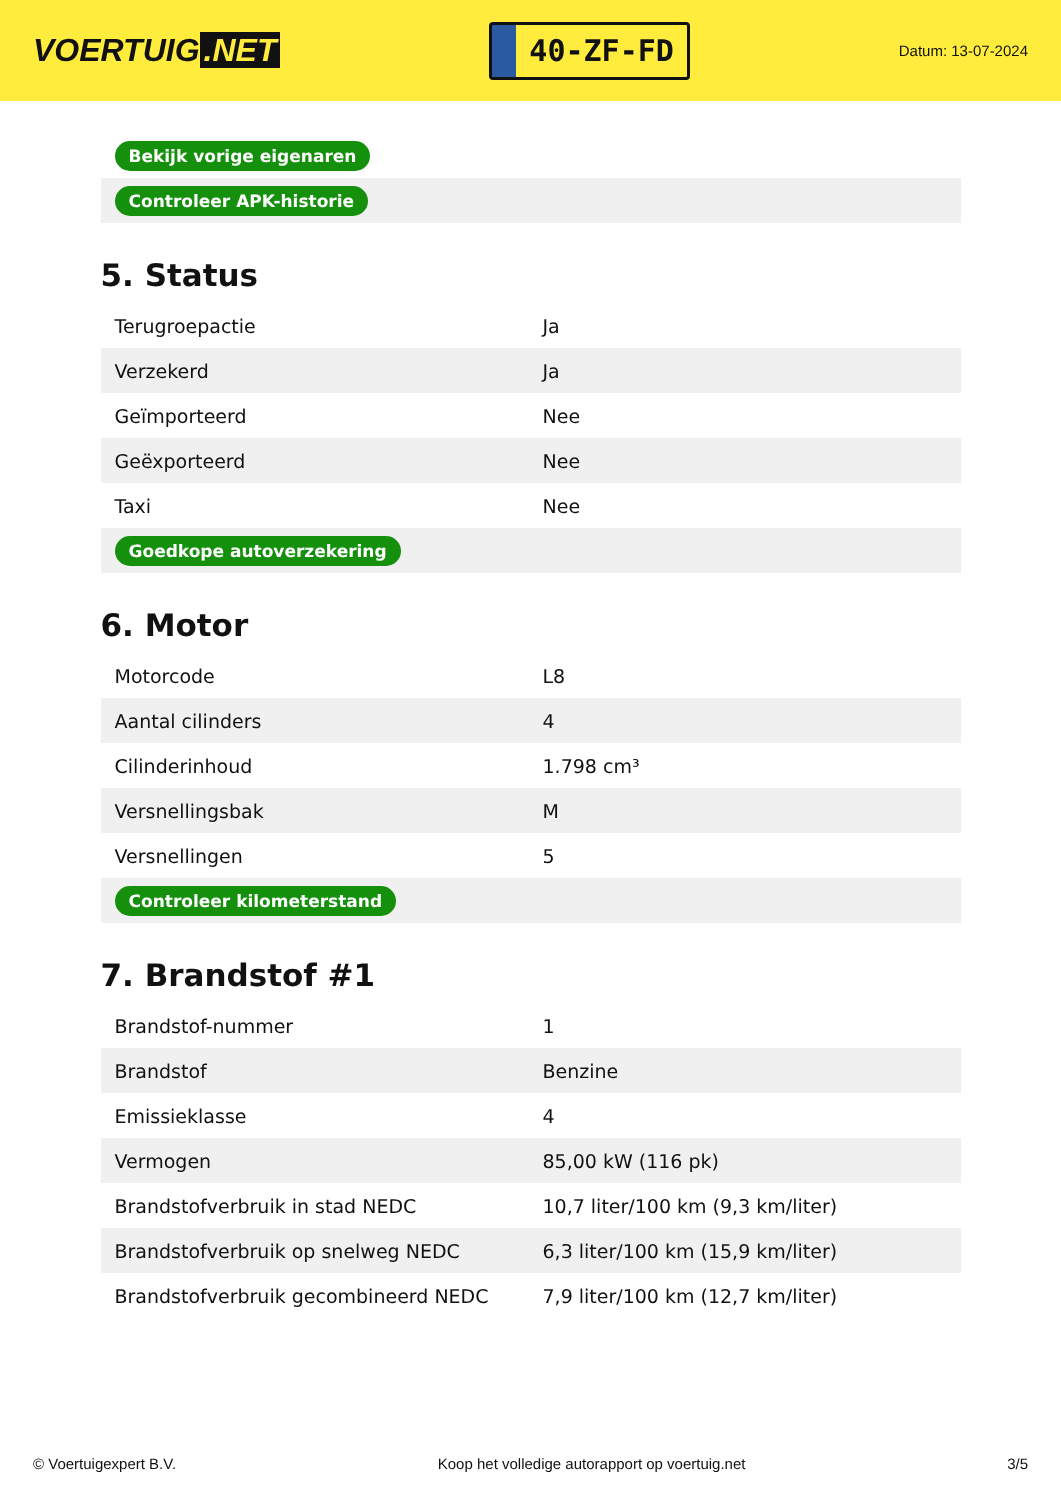VOERTUIG.NET
40-ZF-FD
Datum: 13-07-2024
| Bekijk vorige eigenaren |
| Controleer APK-historie |
5. Status
| Terugroepactie | Ja |
| Verzekerd | Ja |
| Geïmporteerd | Nee |
| Geëxporteerd | Nee |
| Taxi | Nee |
| Goedkope autoverzekering | |
6. Motor
| Motorcode | L8 |
| Aantal cilinders | 4 |
| Cilinderinhoud | 1.798 cm³ |
| Versnellingsbak | M |
| Versnellingen | 5 |
| Controleer kilometerstand | |
7. Brandstof #1
| Brandstof-nummer | 1 |
| Brandstof | Benzine |
| Emissieklasse | 4 |
| Vermogen | 85,00 kW (116 pk) |
| Brandstofverbruik in stad NEDC | 10,7 liter/100 km (9,3 km/liter) |
| Brandstofverbruik op snelweg NEDC | 6,3 liter/100 km (15,9 km/liter) |
| Brandstofverbruik gecombineerd NEDC | 7,9 liter/100 km (12,7 km/liter) |
© Voertuigexpert B.V. Koop het volledige autorapport op voertuig.net 3/5